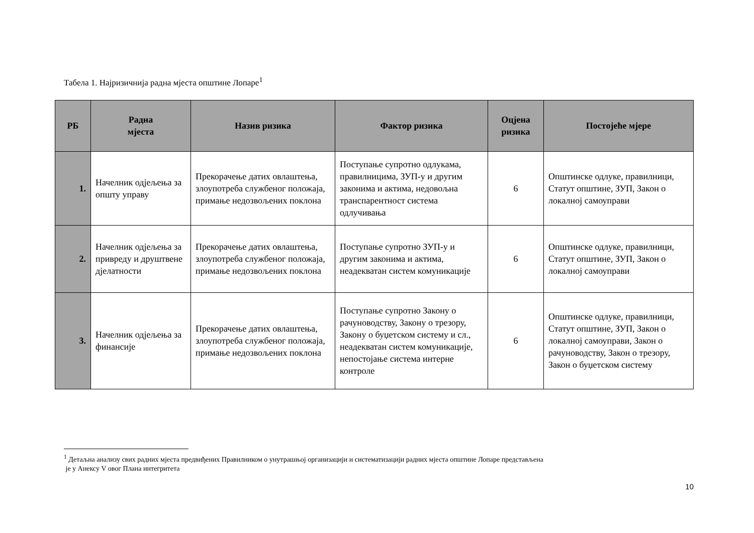Табела 1. Најризичнија радна мјеста општине Лопаре<sup>1</sup>
| РБ | Радна мјеста | Назив ризика | Фактор ризика | Оцјена ризика | Постојеће мјере |
| --- | --- | --- | --- | --- | --- |
| 1. | Начелник одјељења за општу управу | Прекорачење датих овлаштења, злоупотреба службеног положаја, примање недозвољених поклона | Поступање супротно одлукама, правилницима, ЗУП-у и другим законима и актима, недовољна транспарентност система одлучивања | 6 | Општинске одлуке, правилници, Статут општине, ЗУП, Закон о локалној самоуправи |
| 2. | Начелник одјељења за привреду и друштвене дјелатности | Прекорачење датих овлаштења, злоупотреба службеног положаја, примање недозвољених поклона | Поступање супротно ЗУП-у и другим законима и актима, неадекватан систем комуникације | 6 | Општинске одлуке, правилници, Статут општине, ЗУП, Закон о локалној самоуправи |
| 3. | Начелник одјељења за финансије | Прекорачење датих овлаштења, злоупотреба службеног положаја, примање недозвољених поклона | Поступање супротно Закону о рачуноводству, Закону о трезору, Закону о буџетском систему и сл., неадекватан систем комуникације, непостојање система интерне контроле | 6 | Општинске одлуке, правилници, Статут општине, ЗУП, Закон о локалној самоуправи, Закон о рачуноводству, Закон о трезору, Закон о буџетском систему |
<sup>1</sup> Детаљна анализу свих радних мјеста предвиђених Правилником о унутрашњој организацији и систематизацији радних мјеста општине Лопаре представљена
је у Анексу V овог Плана интегритета
10